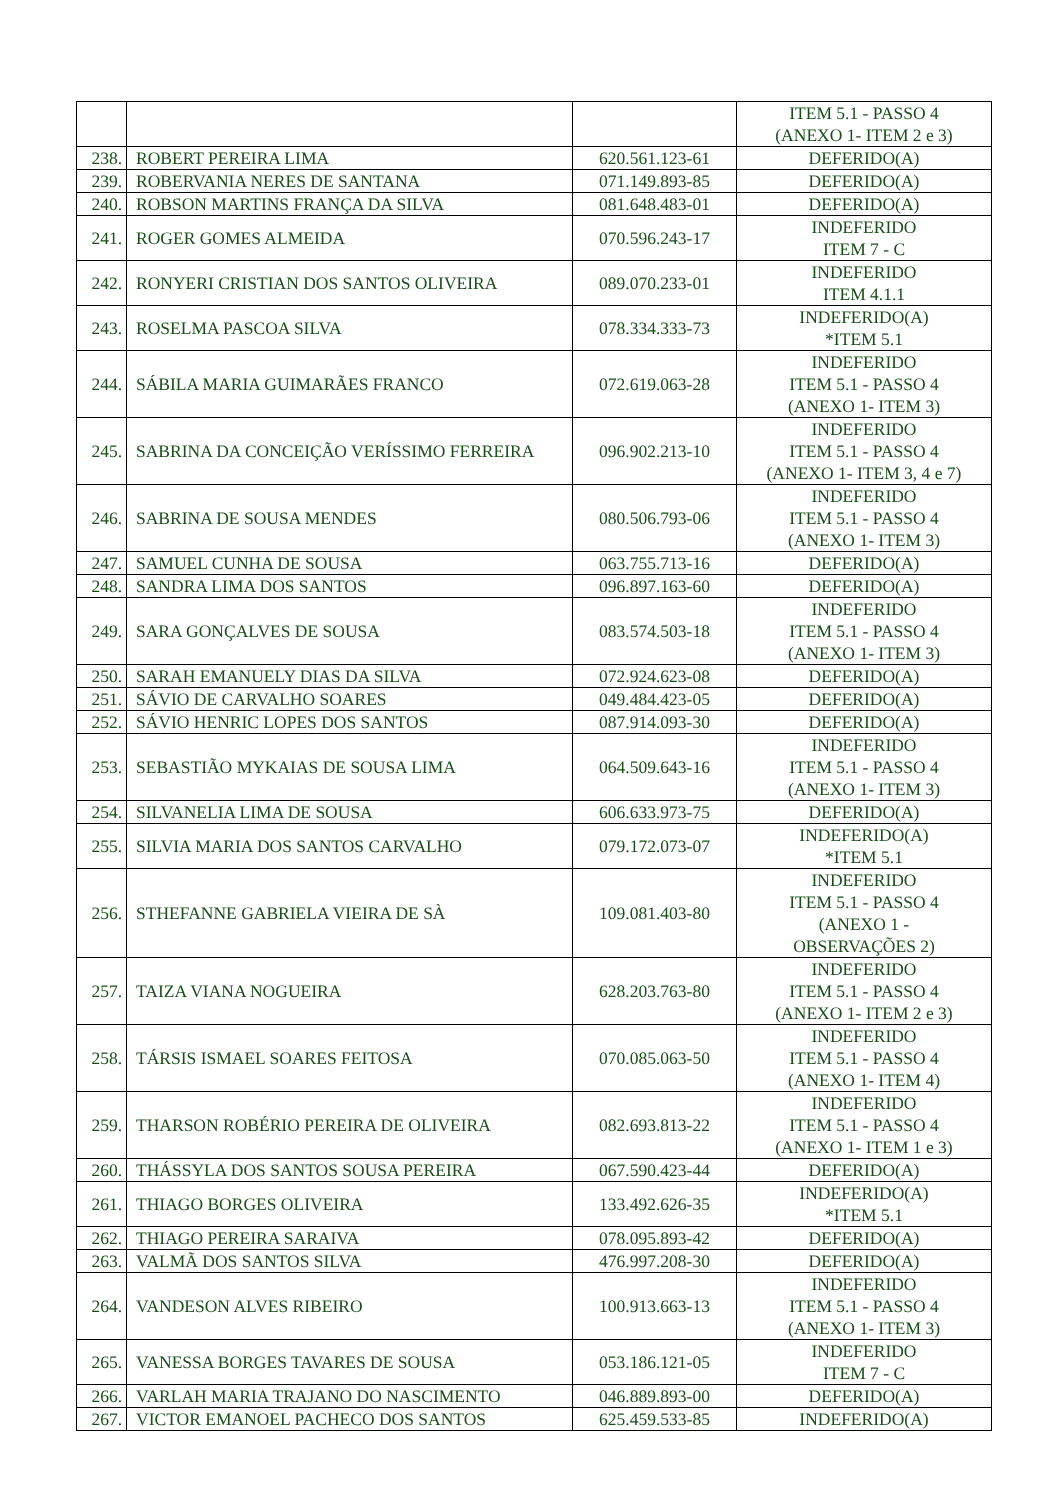| | | | ITEM 5.1 - PASSO 4 (ANEXO 1- ITEM 2 e 3) |
| 238. | ROBERT PEREIRA LIMA | 620.561.123-61 | DEFERIDO(A) |
| 239. | ROBERVANIA NERES DE SANTANA | 071.149.893-85 | DEFERIDO(A) |
| 240. | ROBSON MARTINS FRANÇA DA SILVA | 081.648.483-01 | DEFERIDO(A) |
| 241. | ROGER GOMES ALMEIDA | 070.596.243-17 | INDEFERIDO ITEM 7 - C |
| 242. | RONYERI CRISTIAN DOS SANTOS OLIVEIRA | 089.070.233-01 | INDEFERIDO ITEM 4.1.1 |
| 243. | ROSELMA PASCOA SILVA | 078.334.333-73 | INDEFERIDO(A) *ITEM 5.1 |
| 244. | SÁBILA MARIA GUIMARÃES FRANCO | 072.619.063-28 | INDEFERIDO ITEM 5.1 - PASSO 4 (ANEXO 1- ITEM 3) |
| 245. | SABRINA DA CONCEIÇÃO VERÍSSIMO FERREIRA | 096.902.213-10 | INDEFERIDO ITEM 5.1 - PASSO 4 (ANEXO 1- ITEM 3, 4 e 7) |
| 246. | SABRINA DE SOUSA MENDES | 080.506.793-06 | INDEFERIDO ITEM 5.1 - PASSO 4 (ANEXO 1- ITEM 3) |
| 247. | SAMUEL CUNHA DE SOUSA | 063.755.713-16 | DEFERIDO(A) |
| 248. | SANDRA LIMA DOS SANTOS | 096.897.163-60 | DEFERIDO(A) |
| 249. | SARA GONÇALVES DE SOUSA | 083.574.503-18 | INDEFERIDO ITEM 5.1 - PASSO 4 (ANEXO 1- ITEM 3) |
| 250. | SARAH EMANUELY DIAS DA SILVA | 072.924.623-08 | DEFERIDO(A) |
| 251. | SÁVIO DE CARVALHO SOARES | 049.484.423-05 | DEFERIDO(A) |
| 252. | SÁVIO HENRIC LOPES DOS SANTOS | 087.914.093-30 | DEFERIDO(A) |
| 253. | SEBASTIÃO MYKAIAS DE SOUSA LIMA | 064.509.643-16 | INDEFERIDO ITEM 5.1 - PASSO 4 (ANEXO 1- ITEM 3) |
| 254. | SILVANELIA LIMA DE SOUSA | 606.633.973-75 | DEFERIDO(A) |
| 255. | SILVIA MARIA DOS SANTOS CARVALHO | 079.172.073-07 | INDEFERIDO(A) *ITEM 5.1 |
| 256. | STHEFANNE GABRIELA VIEIRA DE SÀ | 109.081.403-80 | INDEFERIDO ITEM 5.1 - PASSO 4 (ANEXO 1 - OBSERVAÇÕES 2) |
| 257. | TAIZA VIANA NOGUEIRA | 628.203.763-80 | INDEFERIDO ITEM 5.1 - PASSO 4 (ANEXO 1- ITEM 2 e 3) |
| 258. | TÁRSIS ISMAEL SOARES FEITOSA | 070.085.063-50 | INDEFERIDO ITEM 5.1 - PASSO 4 (ANEXO 1- ITEM 4) |
| 259. | THARSON ROBÉRIO PEREIRA DE OLIVEIRA | 082.693.813-22 | INDEFERIDO ITEM 5.1 - PASSO 4 (ANEXO 1- ITEM 1 e 3) |
| 260. | THÁSSYLA DOS SANTOS SOUSA PEREIRA | 067.590.423-44 | DEFERIDO(A) |
| 261. | THIAGO BORGES OLIVEIRA | 133.492.626-35 | INDEFERIDO(A) *ITEM 5.1 |
| 262. | THIAGO PEREIRA SARAIVA | 078.095.893-42 | DEFERIDO(A) |
| 263. | VALMÃ DOS SANTOS SILVA | 476.997.208-30 | DEFERIDO(A) |
| 264. | VANDESON ALVES RIBEIRO | 100.913.663-13 | INDEFERIDO ITEM 5.1 - PASSO 4 (ANEXO 1- ITEM 3) |
| 265. | VANESSA BORGES TAVARES DE SOUSA | 053.186.121-05 | INDEFERIDO ITEM 7 - C |
| 266. | VARLAH MARIA TRAJANO DO NASCIMENTO | 046.889.893-00 | DEFERIDO(A) |
| 267. | VICTOR EMANOEL PACHECO DOS SANTOS | 625.459.533-85 | INDEFERIDO(A) |